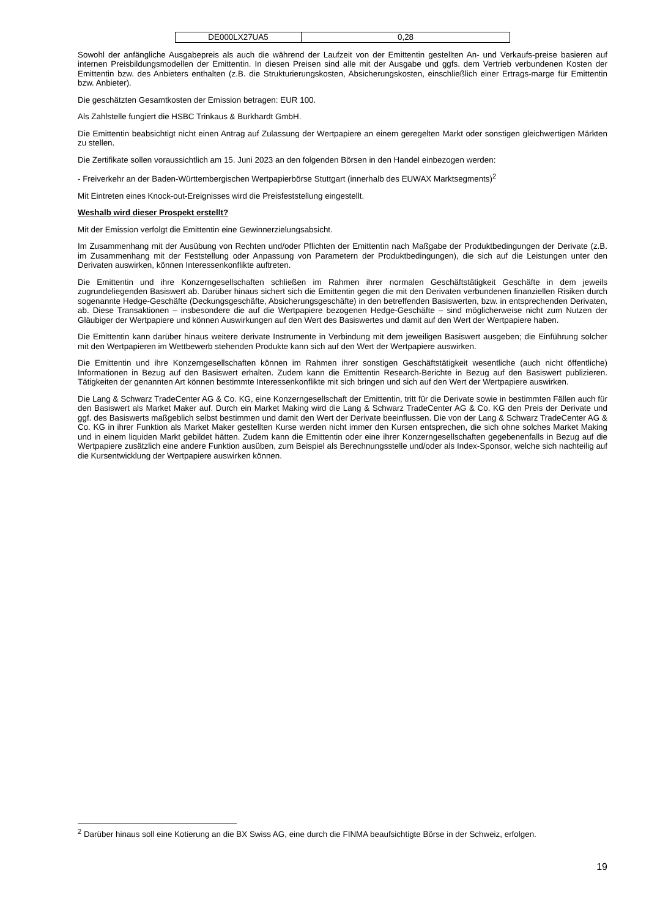| DE000LX27UA5 | 0,28 |
Sowohl der anfängliche Ausgabepreis als auch die während der Laufzeit von der Emittentin gestellten An- und Verkaufs-preise basieren auf internen Preisbildungsmodellen der Emittentin. In diesen Preisen sind alle mit der Ausgabe und ggfs. dem Vertrieb verbundenen Kosten der Emittentin bzw. des Anbieters enthalten (z.B. die Strukturierungskosten, Absicherungskosten, einschließlich einer Ertrags-marge für Emittentin bzw. Anbieter).
Die geschätzten Gesamtkosten der Emission betragen: EUR 100.
Als Zahlstelle fungiert die HSBC Trinkaus & Burkhardt GmbH.
Die Emittentin beabsichtigt nicht einen Antrag auf Zulassung der Wertpapiere an einem geregelten Markt oder sonstigen gleichwertigen Märkten zu stellen.
Die Zertifikate sollen voraussichtlich am 15. Juni 2023 an den folgenden Börsen in den Handel einbezogen werden:
- Freiverkehr an der Baden-Württembergischen Wertpapierbörse Stuttgart (innerhalb des EUWAX Marktsegments)<sup>2</sup>
Mit Eintreten eines Knock-out-Ereignisses wird die Preisfeststellung eingestellt.
Weshalb wird dieser Prospekt erstellt?
Mit der Emission verfolgt die Emittentin eine Gewinnerzielungsabsicht.
Im Zusammenhang mit der Ausübung von Rechten und/oder Pflichten der Emittentin nach Maßgabe der Produktbedingungen der Derivate (z.B. im Zusammenhang mit der Feststellung oder Anpassung von Parametern der Produktbedingungen), die sich auf die Leistungen unter den Derivaten auswirken, können Interessenkonflikte auftreten.
Die Emittentin und ihre Konzerngesellschaften schließen im Rahmen ihrer normalen Geschäftstätigkeit Geschäfte in dem jeweils zugrundeliegenden Basiswert ab. Darüber hinaus sichert sich die Emittentin gegen die mit den Derivaten verbundenen finanziellen Risiken durch sogenannte Hedge-Geschäfte (Deckungsgeschäfte, Absicherungsgeschäfte) in den betreffenden Basiswerten, bzw. in entsprechenden Derivaten, ab. Diese Transaktionen – insbesondere die auf die Wertpapiere bezogenen Hedge-Geschäfte – sind möglicherweise nicht zum Nutzen der Gläubiger der Wertpapiere und können Auswirkungen auf den Wert des Basiswertes und damit auf den Wert der Wertpapiere haben.
Die Emittentin kann darüber hinaus weitere derivate Instrumente in Verbindung mit dem jeweiligen Basiswert ausgeben; die Einführung solcher mit den Wertpapieren im Wettbewerb stehenden Produkte kann sich auf den Wert der Wertpapiere auswirken.
Die Emittentin und ihre Konzerngesellschaften können im Rahmen ihrer sonstigen Geschäftstätigkeit wesentliche (auch nicht öffentliche) Informationen in Bezug auf den Basiswert erhalten. Zudem kann die Emittentin Research-Berichte in Bezug auf den Basiswert publizieren. Tätigkeiten der genannten Art können bestimmte Interessenkonflikte mit sich bringen und sich auf den Wert der Wertpapiere auswirken.
Die Lang & Schwarz TradeCenter AG & Co. KG, eine Konzerngesellschaft der Emittentin, tritt für die Derivate sowie in bestimmten Fällen auch für den Basiswert als Market Maker auf. Durch ein Market Making wird die Lang & Schwarz TradeCenter AG & Co. KG den Preis der Derivate und ggf. des Basiswerts maßgeblich selbst bestimmen und damit den Wert der Derivate beeinflussen. Die von der Lang & Schwarz TradeCenter AG & Co. KG in ihrer Funktion als Market Maker gestellten Kurse werden nicht immer den Kursen entsprechen, die sich ohne solches Market Making und in einem liquiden Markt gebildet hätten. Zudem kann die Emittentin oder eine ihrer Konzerngesellschaften gegebenenfalls in Bezug auf die Wertpapiere zusätzlich eine andere Funktion ausüben, zum Beispiel als Berechnungsstelle und/oder als Index-Sponsor, welche sich nachteilig auf die Kursentwicklung der Wertpapiere auswirken können.
<sup>2</sup> Darüber hinaus soll eine Kotierung an die BX Swiss AG, eine durch die FINMA beaufsichtigte Börse in der Schweiz, erfolgen.
19